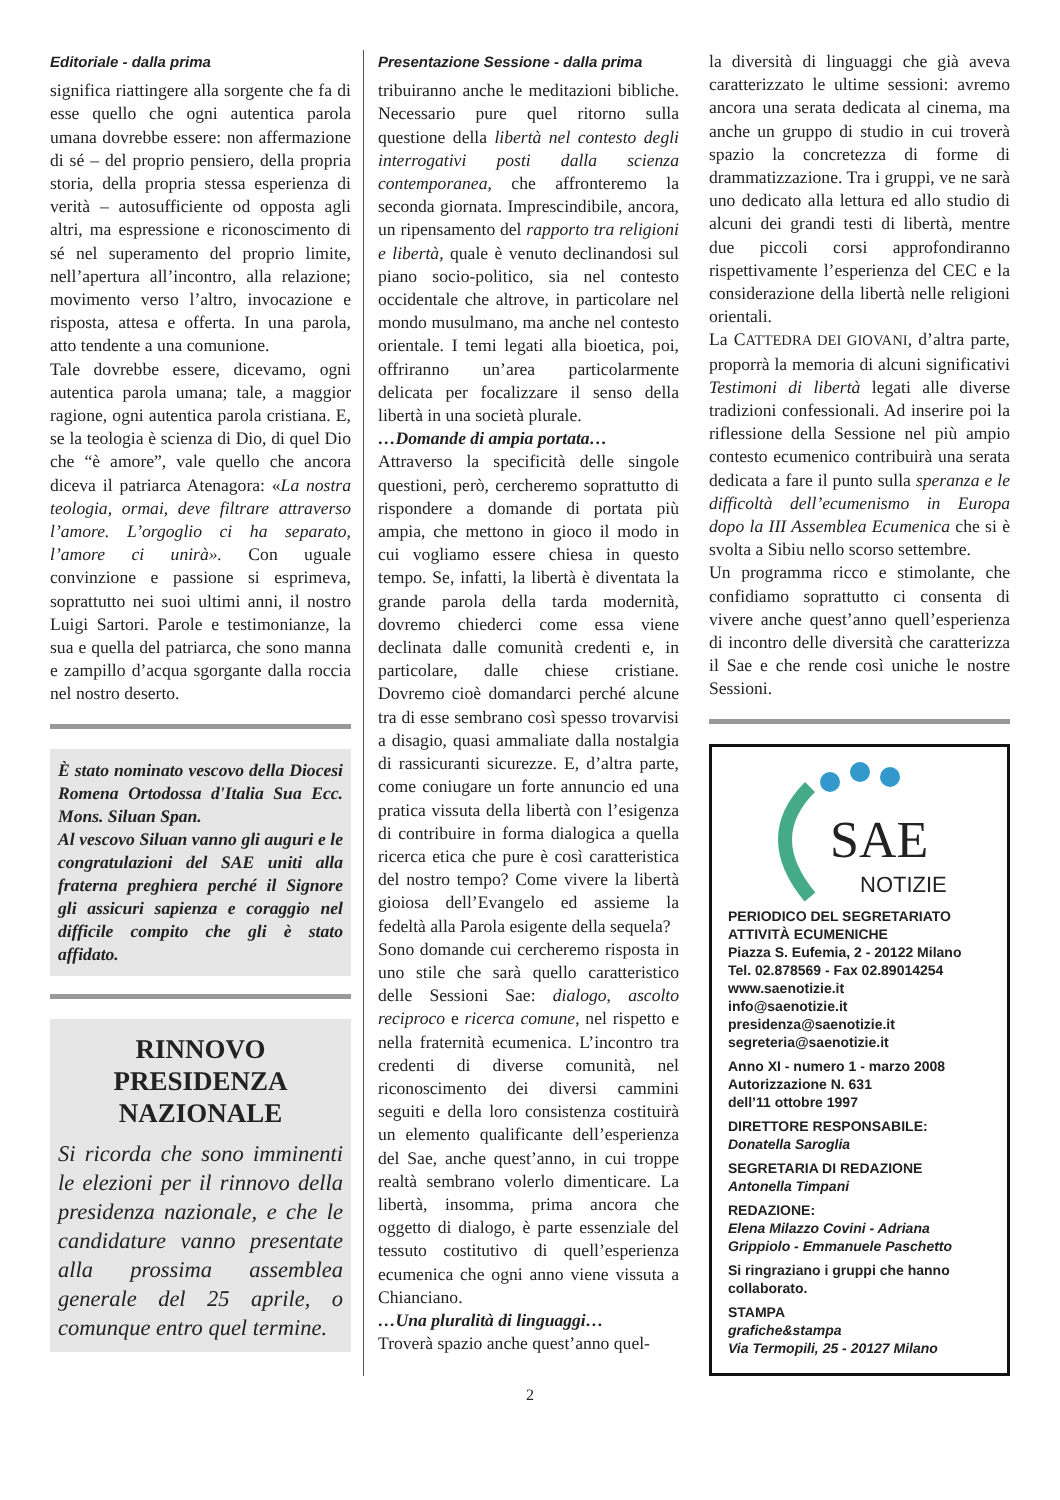Editoriale - dalla prima
significa riattingere alla sorgente che fa di esse quello che ogni autentica parola umana dovrebbe essere: non affermazione di sé – del proprio pensiero, della propria storia, della propria stessa esperienza di verità – autosufficiente od opposta agli altri, ma espressione e riconoscimento di sé nel superamento del proprio limite, nell’apertura all’incontro, alla relazione; movimento verso l’altro, invocazione e risposta, attesa e offerta. In una parola, atto tendente a una comunione.
Tale dovrebbe essere, dicevamo, ogni autentica parola umana; tale, a maggior ragione, ogni autentica parola cristiana. E, se la teologia è scienza di Dio, di quel Dio che “è amore”, vale quello che ancora diceva il patriarca Atenagora: «La nostra teologia, ormai, deve filtrare attraverso l’amore. L’orgoglio ci ha separato, l’amore ci unirà». Con uguale convinzione e passione si esprimeva, soprattutto nei suoi ultimi anni, il nostro Luigi Sartori. Parole e testimonianze, la sua e quella del patriarca, che sono manna e zampillo d’acqua sgorgante dalla roccia nel nostro deserto.
È stato nominato vescovo della Diocesi Romena Ortodossa d'Italia Sua Ecc. Mons. Siluan Span.
Al vescovo Siluan vanno gli auguri e le congratulazioni del SAE uniti alla fraterna preghiera perché il Signore gli assicuri sapienza e coraggio nel difficile compito che gli è stato affidato.
RINNOVO PRESIDENZA NAZIONALE
Si ricorda che sono imminenti le elezioni per il rinnovo della presidenza nazionale, e che le candidature vanno presentate alla prossima assemblea generale del 25 aprile, o comunque entro quel termine.
Presentazione Sessione - dalla prima
tribuiranno anche le meditazioni bibliche. Necessario pure quel ritorno sulla questione della libertà nel contesto degli interrogativi posti dalla scienza contemporanea, che affronteremo la seconda giornata. Imprescindibile, ancora, un ripensamento del rapporto tra religioni e libertà, quale è venuto declinandosi sul piano socio-politico, sia nel contesto occidentale che altrove, in particolare nel mondo musulmano, ma anche nel contesto orientale. I temi legati alla bioetica, poi, offriranno un’area particolarmente delicata per focalizzare il senso della libertà in una società plurale.
…Domande di ampia portata…
Attraverso la specificità delle singole questioni, però, cercheremo soprattutto di rispondere a domande di portata più ampia, che mettono in gioco il modo in cui vogliamo essere chiesa in questo tempo. Se, infatti, la libertà è diventata la grande parola della tarda modernità, dovremo chiederci come essa viene declinata dalle comunità credenti e, in particolare, dalle chiese cristiane. Dovremo cioè domandarci perché alcune tra di esse sembrano così spesso trovarvisi a disagio, quasi ammaliate dalla nostalgia di rassicuranti sicurezze. E, d’altra parte, come coniugare un forte annuncio ed una pratica vissuta della libertà con l’esigenza di contribuire in forma dialogica a quella ricerca etica che pure è così caratteristica del nostro tempo? Come vivere la libertà gioiosa dell’Evangelo ed assieme la fedeltà alla Parola esigente della sequela?
Sono domande cui cercheremo risposta in uno stile che sarà quello caratteristico delle Sessioni Sae: dialogo, ascolto reciproco e ricerca comune, nel rispetto e nella fraternità ecumenica. L’incontro tra credenti di diverse comunità, nel riconoscimento dei diversi cammini seguiti e della loro consistenza costituirà un elemento qualificante dell’esperienza del Sae, anche quest’anno, in cui troppe realtà sembrano volerlo dimenticare. La libertà, insomma, prima ancora che oggetto di dialogo, è parte essenziale del tessuto costitutivo di quell’esperienza ecumenica che ogni anno viene vissuta a Chianciano.
…Una pluralità di linguaggi…
Troverà spazio anche quest’anno quel-
la diversità di linguaggi che già aveva caratterizzato le ultime sessioni: avremo ancora una serata dedicata al cinema, ma anche un gruppo di studio in cui troverà spazio la concretezza di forme di drammatizzazione. Tra i gruppi, ve ne sarà uno dedicato alla lettura ed allo studio di alcuni dei grandi testi di libertà, mentre due piccoli corsi approfondiranno rispettivamente l’esperienza del CEC e la considerazione della libertà nelle religioni orientali.
La CATTEDRA DEI GIOVANI, d’altra parte, proporrà la memoria di alcuni significativi Testimoni di libertà legati alle diverse tradizioni confessionali. Ad inserire poi la riflessione della Sessione nel più ampio contesto ecumenico contribuirà una serata dedicata a fare il punto sulla speranza e le difficoltà dell’ecumenismo in Europa dopo la III Assemblea Ecumenica che si è svolta a Sibiu nello scorso settembre.
Un programma ricco e stimolante, che confidiamo soprattutto ci consenta di vivere anche quest’anno quell’esperienza di incontro delle diversità che caratterizza il Sae e che rende così uniche le nostre Sessioni.
SAE
NOTIZIE
PERIODICO DEL SEGRETARIATO ATTIVITÀ ECUMENICHE
Piazza S. Eufemia, 2 - 20122 Milano
Tel. 02.878569 - Fax 02.89014254
www.saenotizie.it
info@saenotizie.it
presidenza@saenotizie.it
segreteria@saenotizie.it
Anno XI - numero 1 - marzo 2008
Autorizzazione N. 631
dell’11 ottobre 1997
DIRETTORE RESPONSABILE:
Donatella Saroglia
SEGRETARIA DI REDAZIONE
Antonella Timpani
REDAZIONE:
Elena Milazzo Covini - Adriana Grippiolo - Emmanuele Paschetto
Si ringraziano i gruppi che hanno collaborato.
STAMPA
grafiche&stampa
Via Termopili, 25 - 20127 Milano
2